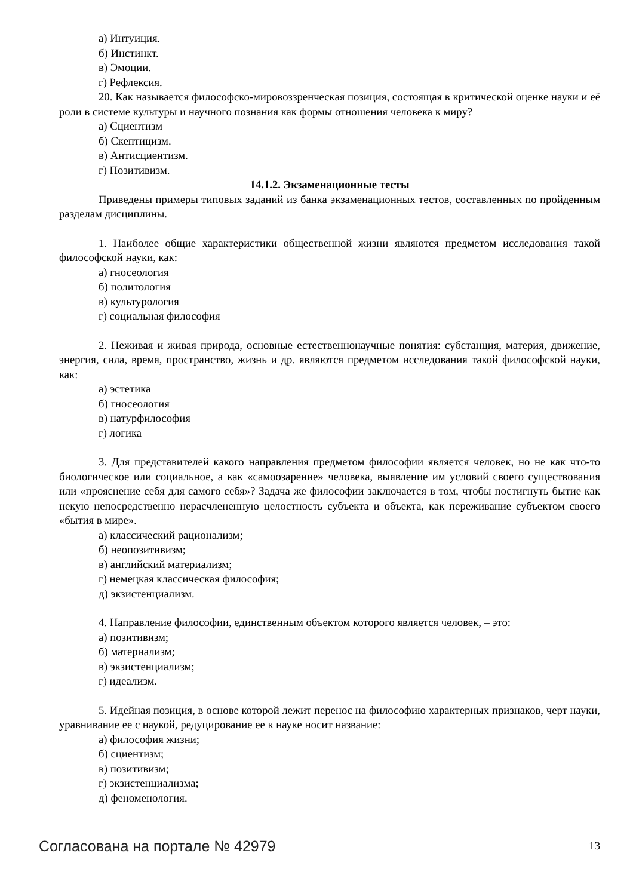а) Интуиция.
б) Инстинкт.
в) Эмоции.
г) Рефлексия.
20. Как называется философско-мировоззренческая позиция, состоящая в критической оценке науки и её роли в системе культуры и научного познания как формы отношения человека к миру?
а) Сциентизм
б) Скептицизм.
в) Антисциентизм.
г) Позитивизм.
14.1.2. Экзаменационные тесты
Приведены примеры типовых заданий из банка экзаменационных тестов, составленных по пройденным разделам дисциплины.
1. Наиболее общие характеристики общественной жизни являются предметом исследования такой философской науки, как:
а) гносеология
б) политология
в) культурология
г) социальная философия
2. Неживая и живая природа, основные естественнонаучные понятия: субстанция, материя, движение, энергия, сила, время, пространство, жизнь и др. являются предметом исследования такой философской науки, как:
а) эстетика
б) гносеология
в) натурфилософия
г) логика
3. Для представителей какого направления предметом философии является человек, но не как что-то биологическое или социальное, а как «самоозарение» человека, выявление им условий своего существования или «прояснение себя для самого себя»? Задача же философии заключается в том, чтобы постигнуть бытие как некую непосредственно нерасчлененную целостность субъекта и объекта, как переживание субъектом своего «бытия в мире».
а) классический рационализм;
б) неопозитивизм;
в) английский материализм;
г) немецкая классическая философия;
д) экзистенциализм.
4. Направление философии, единственным объектом которого является человек, – это:
а) позитивизм;
б) материализм;
в) экзистенциализм;
г) идеализм.
5. Идейная позиция, в основе которой лежит перенос на философию характерных признаков, черт науки, уравнивание ее с наукой, редуцирование ее к науке носит название:
а) философия жизни;
б) сциентизм;
в) позитивизм;
г) экзистенциализма;
д) феноменология.
Согласована на портале № 42979 13